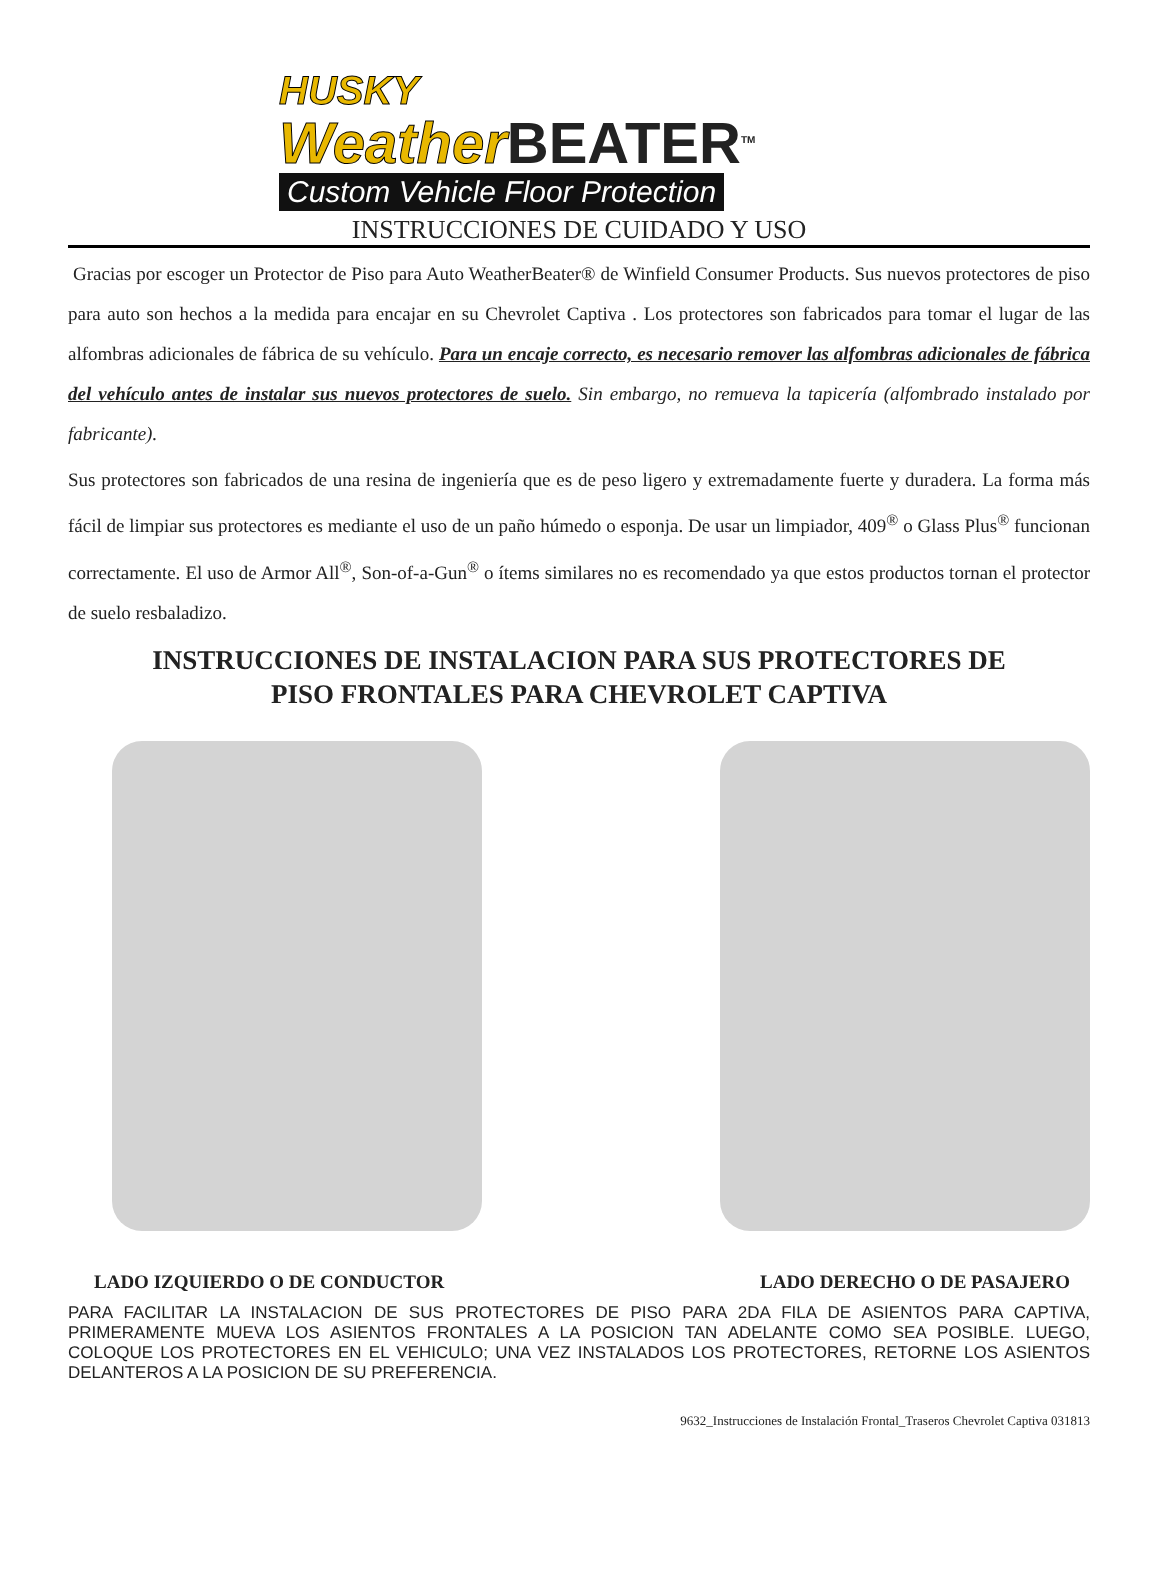HUSKY
Weather BEATER<sup>TM</sup>
Custom Vehicle Floor Protection
INSTRUCCIONES DE CUIDADO Y USO
Gracias por escoger un Protector de Piso para Auto WeatherBeater® de Winfield Consumer Products. Sus nuevos protectores de piso para auto son hechos a la medida para encajar en su Chevrolet Captiva . Los protectores son fabricados para tomar el lugar de las alfombras adicionales de fábrica de su vehículo. Para un encaje correcto, es necesario remover las alfombras adicionales de fábrica del vehículo antes de instalar sus nuevos protectores de suelo. Sin embargo, no remueva la tapicería (alfombrado instalado por fabricante).
Sus protectores son fabricados de una resina de ingeniería que es de peso ligero y extremadamente fuerte y duradera. La forma más fácil de limpiar sus protectores es mediante el uso de un paño húmedo o esponja. De usar un limpiador, 409<sup>®</sup> o Glass Plus<sup>®</sup> funcionan correctamente. El uso de Armor All<sup>®</sup>, Son-of-a-Gun<sup>®</sup> o ítems similares no es recomendado ya que estos productos tornan el protector de suelo resbaladizo.
INSTRUCCIONES DE INSTALACION PARA SUS PROTECTORES DE
PISO FRONTALES PARA CHEVROLET CAPTIVA
LADO IZQUIERDO O DE CONDUCTOR LADO DERECHO O DE PASAJERO
PARA FACILITAR LA INSTALACION DE SUS PROTECTORES DE PISO PARA 2DA FILA DE ASIENTOS PARA CAPTIVA, PRIMERAMENTE MUEVA LOS ASIENTOS FRONTALES A LA POSICION TAN ADELANTE COMO SEA POSIBLE. LUEGO, COLOQUE LOS PROTECTORES EN EL VEHICULO; UNA VEZ INSTALADOS LOS PROTECTORES, RETORNE LOS ASIENTOS DELANTEROS A LA POSICION DE SU PREFERENCIA.
9632_Instrucciones de Instalación Frontal_Traseros Chevrolet Captiva 031813